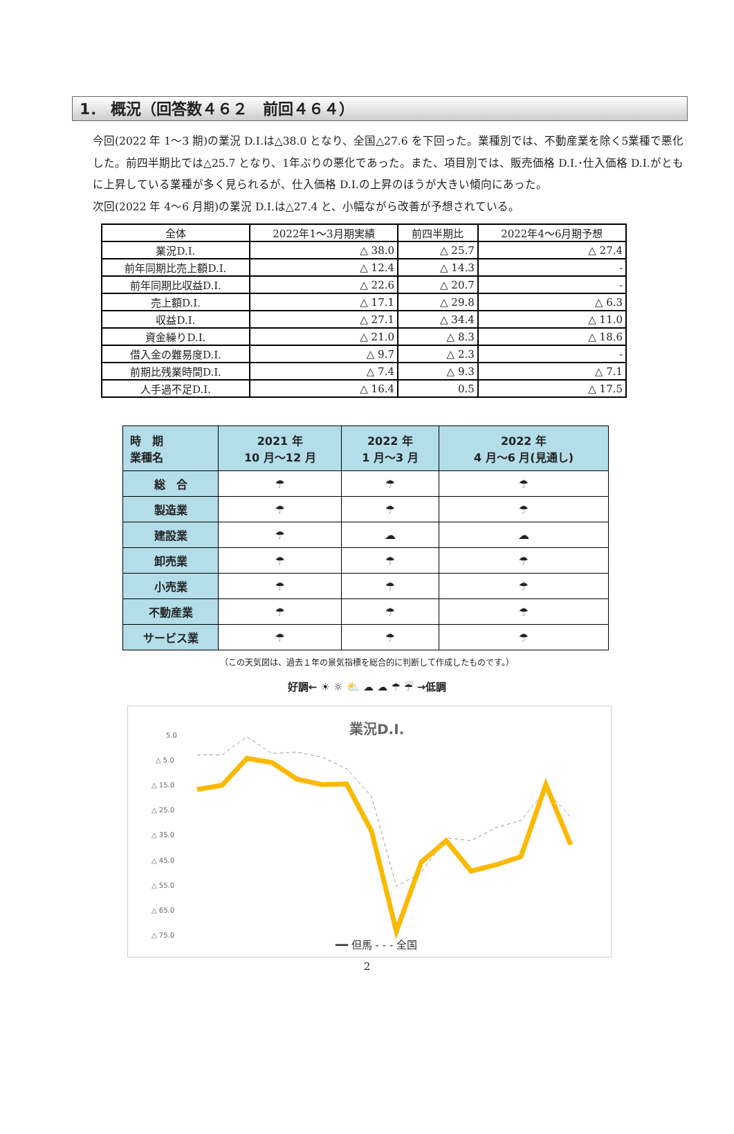1． 概況（回答数４６２　前回４６４）
今回(2022 年 1～3 期)の業況 D.I.は△38.0 となり、全国△27.6 を下回った。業種別では、不動産業を除く5業種で悪化した。前四半期比では△25.7 となり、1年ぶりの悪化であった。また、項目別では、販売価格 D.I.･仕入価格 D.I.がともに上昇している業種が多く見られるが、仕入価格 D.I.の上昇のほうが大きい傾向にあった。
次回(2022 年 4～6 月期)の業況 D.I.は△27.4 と、小幅ながら改善が予想されている。
| 全体 | 2022年1～3月期実績 | 前四半期比 | 2022年4～6月期予想 |
| --- | --- | --- | --- |
| 業況D.I. | △ 38.0 | △ 25.7 | △ 27.4 |
| 前年同期比売上額D.I. | △ 12.4 | △ 14.3 | - |
| 前年同期比収益D.I. | △ 22.6 | △ 20.7 | - |
| 売上額D.I. | △ 17.1 | △ 29.8 | △ 6.3 |
| 収益D.I. | △ 27.1 | △ 34.4 | △ 11.0 |
| 資金繰りD.I. | △ 21.0 | △ 8.3 | △ 18.6 |
| 借入金の難易度D.I. | △ 9.7 | △ 2.3 | - |
| 前期比残業時間D.I. | △ 7.4 | △ 9.3 | △ 7.1 |
| 人手過不足D.I. | △ 16.4 | 0.5 | △ 17.5 |
| 時 期 業種名 | 2021 年 10 月～12 月 | 2022 年 1 月～3 月 | 2022 年 4 月～6 月(見通し) |
| --- | --- | --- | --- |
| 総 合 | ☂ | ☂ | ☂ |
| 製造業 | ☂ | ☂ | ☂ |
| 建設業 | ☂ | ☁ | ☁ |
| 卸売業 | ☂ | ☂ | ☂ |
| 小売業 | ☂ | ☂ | ☂ |
| 不動産業 | ☂ | ☂ | ☂ |
| サービス業 | ☂ | ☂ | ☂ |
（この天気図は、過去１年の景気指標を総合的に判断して作成したものです。）
好調← ☀ ☼ ⛅ ☁ ☁ ☂ ☔ →低調
業況D.I.
5.0
△ 5.0
△ 15.0
△ 25.0
△ 35.0
△ 45.0
△ 55.0
△ 65.0
△ 75.0
━━ 但馬 - - - 全国
2